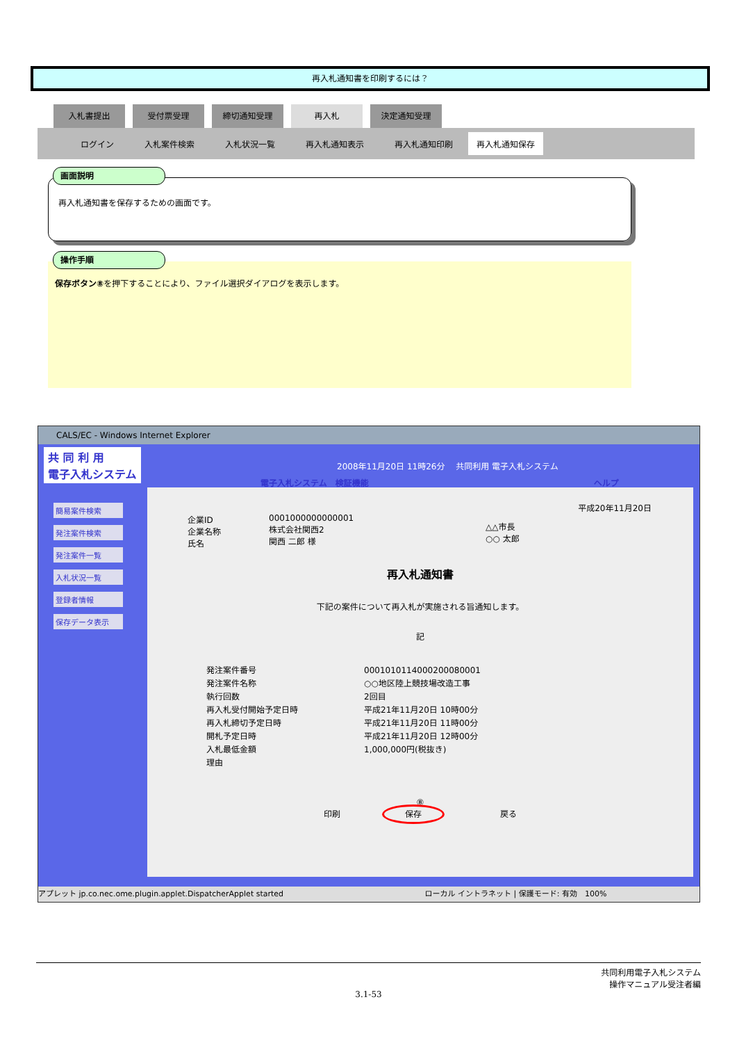再入札通知書を印刷するには？
入札書提出 受付票受理 締切通知受理 再入札 決定通知受理
ログイン 入札案件検索 入札状況一覧 再入札通知表示 再入札通知印刷
再入札通知保存
再入札通知書を保存するための画面です。
画面説明
保存ボタン⑧を押下することにより、ファイル選択ダイアログを表示します。
操作手順
CALS/EC - Windows Internet Explorer
共 同 利 用
電子入札システム
2008年11月20日 11時26分 　共同利用 電子入札システム
電子入札システム　検証機能 ヘルプ
簡易案件検索
発注案件検索
発注案件一覧
入札状況一覧
登録者情報
保存データ表示
平成20年11月20日
企業ID
企業名称
氏名
0001000000000001
株式会社関西2
関西 二郎 様
△△市長
○○ 太郎
再入札通知書
下記の案件について再入札が実施される旨通知します。
記
発注案件番号
発注案件名称
執行回数
再入札受付開始予定日時
再入札締切予定日時
開札予定日時
入札最低金額
理由
0001010114000200080001
○○地区陸上競技場改造工事
2回目
平成21年11月20日 10時00分
平成21年11月20日 11時00分
平成21年11月20日 12時00分
1,000,000円(税抜き)
⑧
印刷 保存 戻る
アプレット jp.co.nec.ome.plugin.applet.DispatcherApplet started ローカル イントラネット | 保護モード: 有効　100%
共同利用電子入札システム
操作マニュアル受注者編
3.1-53